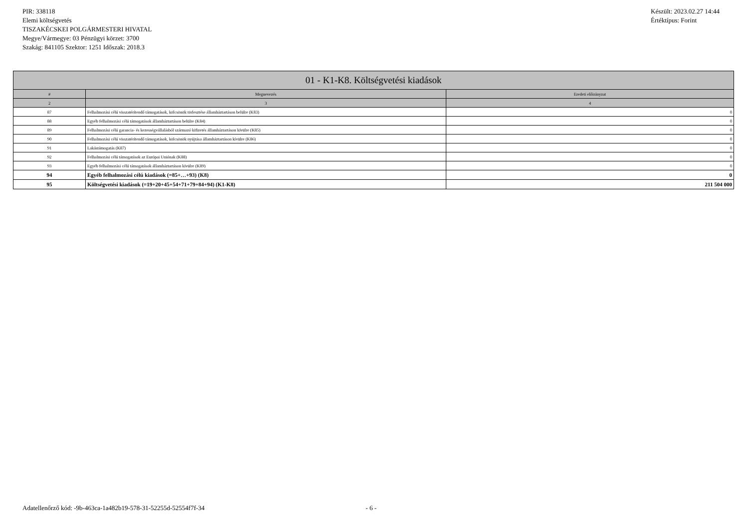PIR: 338118
Elemi költségvetés
TISZAKÉCSKEI POLGÁRMESTERI HIVATAL
Megye/Vármegye: 03 Pénzügyi körzet: 3700
Szakág: 841105 Szektor: 1251 Időszak: 2018.3
Készült: 2023.02.27 14:44
Értéktípus: Forint
| 01 - K1-K8. Költségvetési kiadások | | |
| --- | --- | --- |
| # | Megnevezés | Eredeti előirányzat |
| 2 | 3 | 4 |
| 87 | Felhalmozási célú visszatérítendő támogatások, kölcsönök törlesztése államháztartáson belülre (K83) | 0 |
| 88 | Egyéb felhalmozási célú támogatások államháztartáson belülre (K84) | 0 |
| 89 | Felhalmozási célú garancia- és kezességvállalásból származó kifizetés államháztartáson kívülre (K85) | 0 |
| 90 | Felhalmozási célú visszatérítendő támogatások, kölcsönök nyújtása államháztartáson kívülre (K86) | 0 |
| 91 | Lakástámogatás (K87) | 0 |
| 92 | Felhalmozási célú támogatások az Európai Uniónak (K88) | 0 |
| 93 | Egyéb felhalmozási célú támogatások államháztartáson kívülre (K89) | 0 |
| 94 | Egyéb felhalmozási célú kiadások (=85+…+93) (K8) | 0 |
| 95 | Költségvetési kiadások (=19+20+45+54+71+79+84+94) (K1-K8) | 211 504 000 |
Adatellenőrző kód: -9b-463ca-1a482b19-578-31-52255d-52554f7f-34 - 6 -